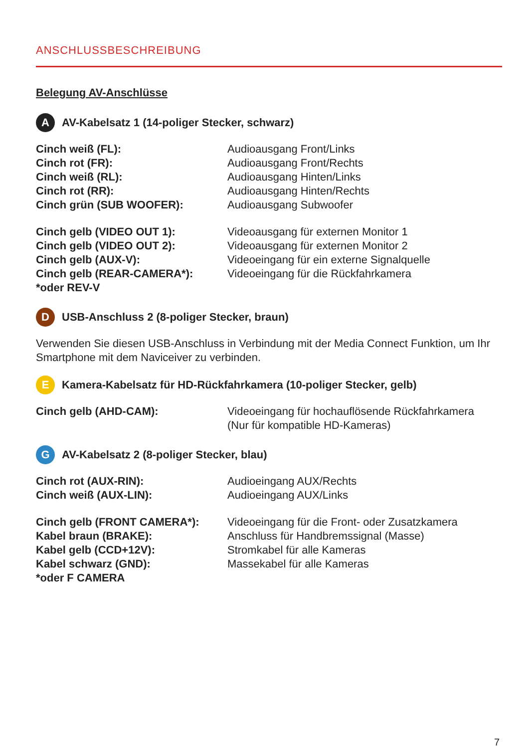ANSCHLUSSBESCHREIBUNG
Belegung AV-Anschlüsse
A AV-Kabelsatz 1 (14-poliger Stecker, schwarz)
| Cinch weiß (FL): | Audioausgang Front/Links |
| Cinch rot (FR): | Audioausgang Front/Rechts |
| Cinch weiß (RL): | Audioausgang Hinten/Links |
| Cinch rot (RR): | Audioausgang Hinten/Rechts |
| Cinch grün (SUB WOOFER): | Audioausgang Subwoofer |
| Cinch gelb (VIDEO OUT 1): | Videoausgang für externen Monitor 1 |
| Cinch gelb (VIDEO OUT 2): | Videoausgang für externen Monitor 2 |
| Cinch gelb (AUX-V): | Videoeingang für ein externe Signalquelle |
| Cinch gelb (REAR-CAMERA*): | Videoeingang für die Rückfahrkamera |
| *oder REV-V | |
D USB-Anschluss 2 (8-poliger Stecker, braun)
Verwenden Sie diesen USB-Anschluss in Verbindung mit der Media Connect Funktion, um Ihr Smartphone mit dem Naviceiver zu verbinden.
E Kamera-Kabelsatz für HD-Rückfahrkamera (10-poliger Stecker, gelb)
| Cinch gelb (AHD-CAM): | Videoeingang für hochauflösende Rückfahrkamera (Nur für kompatible HD-Kameras) |
G AV-Kabelsatz 2 (8-poliger Stecker, blau)
| Cinch rot (AUX-RIN): | Audioeingang AUX/Rechts |
| Cinch weiß (AUX-LIN): | Audioeingang AUX/Links |
| Cinch gelb (FRONT CAMERA*): | Videoeingang für die Front- oder Zusatzkamera |
| Kabel braun (BRAKE): | Anschluss für Handbremssignal (Masse) |
| Kabel gelb (CCD+12V): | Stromkabel für alle Kameras |
| Kabel schwarz (GND): | Massekabel für alle Kameras |
| *oder F CAMERA | |
7